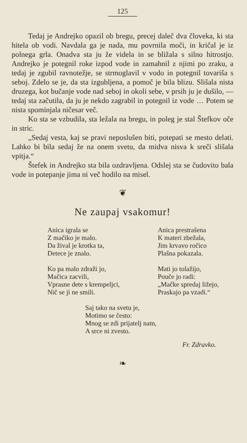125
Tedaj je Andrejko opazil ob bregu, precej daleč dva človeka, ki sta hitela ob vodi. Navdala ga je nada, mu povrnila moči, in kričal je iz polnega grla. Onadva sta ju že videla in se bližala s silno hitrostjo. Andrejko je potegnil roke izpod vode in zamahnil z njimi po zraku, a tedaj je zgubil ravnotežje, se strmoglavil v vodo in potegnil tovariša s seboj. Zdelo se je, da sta izgubljena, a pomoč je bila blizu. Slišala nista druzega, kot bučanje vode nad seboj in okoli sebe, v prsih ju je dušilo, — tedaj sta začutila, da ju je nekdo zagrabil in potegnil iz vode … Potem se nista spominjala ničesar več.
Ko sta se vzbudila, sta ležala na bregu, in poleg je stal Štefkov oče in stric.
„Sedaj vesta, kaj se pravi neposlušen biti, potepati se mesto delati. Lahko bi bila sedaj že na onem svetu, da midva nisva k sreči slišala vpitja.“
Štefek in Andrejko sta bila ozdravljena. Odslej sta se čudovito bala vode in potepanje jima ni več hodilo na misel.
❦
Ne zaupaj vsakomur!
Anica igrala se
Z mačiko je malo.
Da žival je krotka ta,
Detece je znalo.
Ko pa malo zdraži jo,
Mačica zacvili,
Vprasne dete s krempeljci,
Nič se ji ne smili.
Anica prestrašena
K materi zbežala,
Jim krvavo ročico
Plašna pokazala.
Mati jo tolažijo,
Pouče jo radi:
„Mačke spredaj ližejo,
Praskajo pa vzadi.“
Saj tako na svetu je,
Motimo se često:
Mnog se zdi prijatelj nam,
A srce ni zvesto.
Fr. Zdravko.
❧